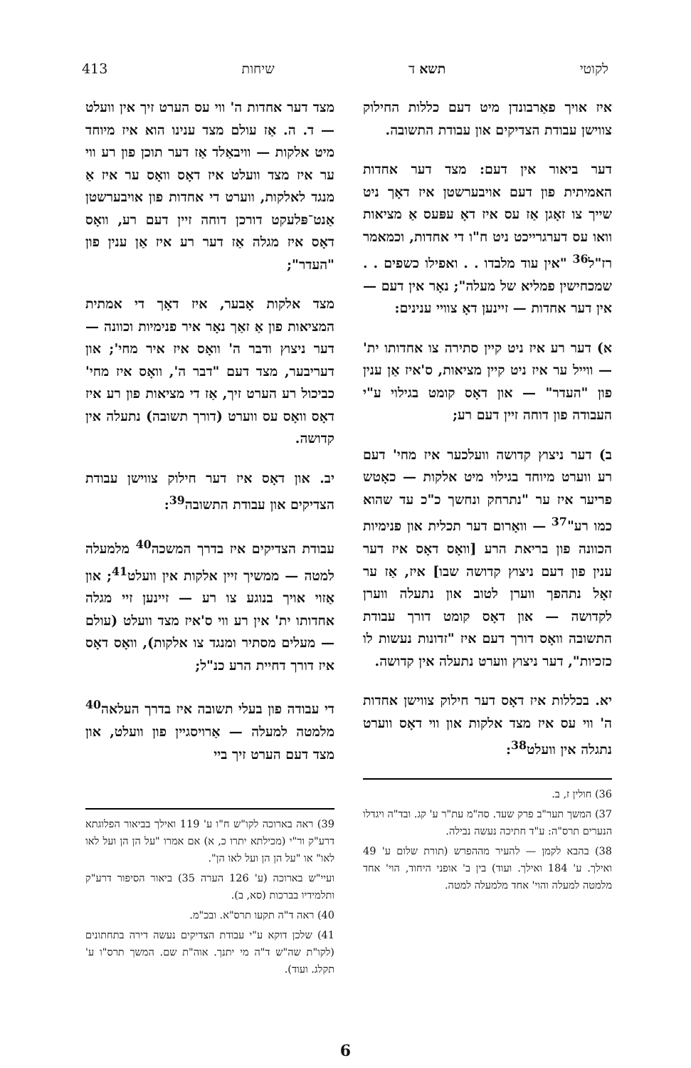לקוטי תשא ד שיחות 413
איז אויך פאַרבונדן מיט דעם כללות החילוק צווישן עבודת הצדיקים און עבודת התשובה.
דער ביאור אין דעם: מצד דער אחדות האמיתית פון דעם אויבערשטן איז דאָך ניט שייך צו זאָגן אַז עס איז דאָ עפּעס אַ מציאות וואו עס דערגרייכט ניט ח"ו די אחדות, וכמאמר רז"ל<sup>36</sup> "אין עוד מלבדו . . ואפילו כשפים . . שמכחישין פמליא של מעלה"; נאָר אין דעם — אין דער אחדות — זיינען דאָ צוויי ענינים:
א) דער רע איז ניט קיין סתירה צו אחדותו ית' — ווייל ער איז ניט קיין מציאות, ס'איז אַן ענין פון "העדר" — און דאָס קומט בגילוי ע"י העבודה פון דוחה זיין דעם רע;
ב) דער ניצוץ קדושה וועלכער איז מחי' דעם רע ווערט מיוחד בגילוי מיט אלקות — כאָטש פריער איז ער "נתרחק ונחשך כ"כ עד שהוא כמו רע"<sup>37</sup> — וואָרום דער תכלית און פנימיות הכוונה פון בריאת הרע [וואָס דאָס איז דער ענין פון דעם ניצוץ קדושה שבו] איז, אַז ער זאָל נתהפך ווערן לטוב און נתעלה ווערן לקדושה — און דאָס קומט דורך עבודת התשובה וואָס דורך דעם איז "זדונות נעשות לו כזכיות", דער ניצוץ ווערט נתעלה אין קדושה.
יא. בכללות איז דאָס דער חילוק צווישן אחדות ה' ווי עס איז מצד אלקות און ווי דאָס ווערט נתגלה אין וועלט<sup>38</sup>:
36) חולין ז, ב.
37) המשך תער"ב פרק שעד. סה"מ עת"ר ע' קג. ובד"ה ויגדלו הנערים תרס"ה: ע"ד חתיכה נעשה נבילה.
38) בהבא לקמן — להעיר מההפרש (תורת שלום ע' 49 ואילך. ע' 184 ואילך. ועוד) בין ב' אופני היחוד, הוי' אחד מלמטה למעלה והוי' אחד מלמעלה למטה.
מצד דער אחדות ה' ווי עס הערט זיך אין וועלט — ד. ה. אַז עולם מצד ענינו הוא איז מיוחד מיט אלקות — וויבאַלד אַז דער תוכן פון רע ווי ער איז מצד וועלט איז דאָס וואָס ער איז אַ מנגד לאלקות, ווערט די אחדות פון אויבערשטן אַנט־פּלעקט דורכן דוחה זיין דעם רע, וואָס דאָס איז מגלה אַז דער רע איז אַן ענין פון "העדר";
מצד אלקות אָבער, איז דאָך די אמתית המציאות פון אַ זאַך נאָר איר פנימיות וכוונה — דער ניצוץ ודבר ה' וואָס איז איר מחי'; און דעריבער, מצד דעם "דבר ה', וואָס איז מחי' כביכול רע הערט זיך, אַז די מציאות פון רע איז דאָס וואָס עס ווערט (דורך תשובה) נתעלה אין קדושה.
יב. און דאָס איז דער חילוק צווישן עבודת הצדיקים און עבודת התשובה<sup>39</sup>:
עבודת הצדיקים איז בדרך המשכה<sup>40</sup> מלמעלה למטה — ממשיך זיין אלקות אין וועלט<sup>41</sup>; און אַזוי אויך בנוגע צו רע — זיינען זיי מגלה אחדותו ית' אין רע ווי ס'איז מצד וועלט (עולם — מעלים מסתיר ומנגד צו אלקות), וואָס דאָס איז דורך דחיית הרע כנ"ל;
די עבודה פון בעלי תשובה איז בדרך העלאה<sup>40</sup> מלמטה למעלה — אַרויסגיין פון וועלט, און מצד דעם הערט זיך ביי
39) ראה בארוכה לקו"ש ח"ו ע' 119 ואילך בביאור הפלוגתא דרע"ק ור"י (מכילתא יתרו כ, א) אם אמרו "על הן הן ועל לאו לאו" או "על הן הן ועל לאו הן".
ועיי"ש בארוכה (ע' 126 הערה 35) ביאור הסיפור דרע"ק ותלמידיו בברכות (סא, ב).
40) ראה ד"ה תקעו תרס"א. ובכ"מ.
41) שלכן דוקא ע"י עבודת הצדיקים נעשה דירה בתחתונים (לקו"ת שה"ש ד"ה מי יתנך. אוה"ת שם. המשך תרס"ו ע' תקלג. ועוד).
6